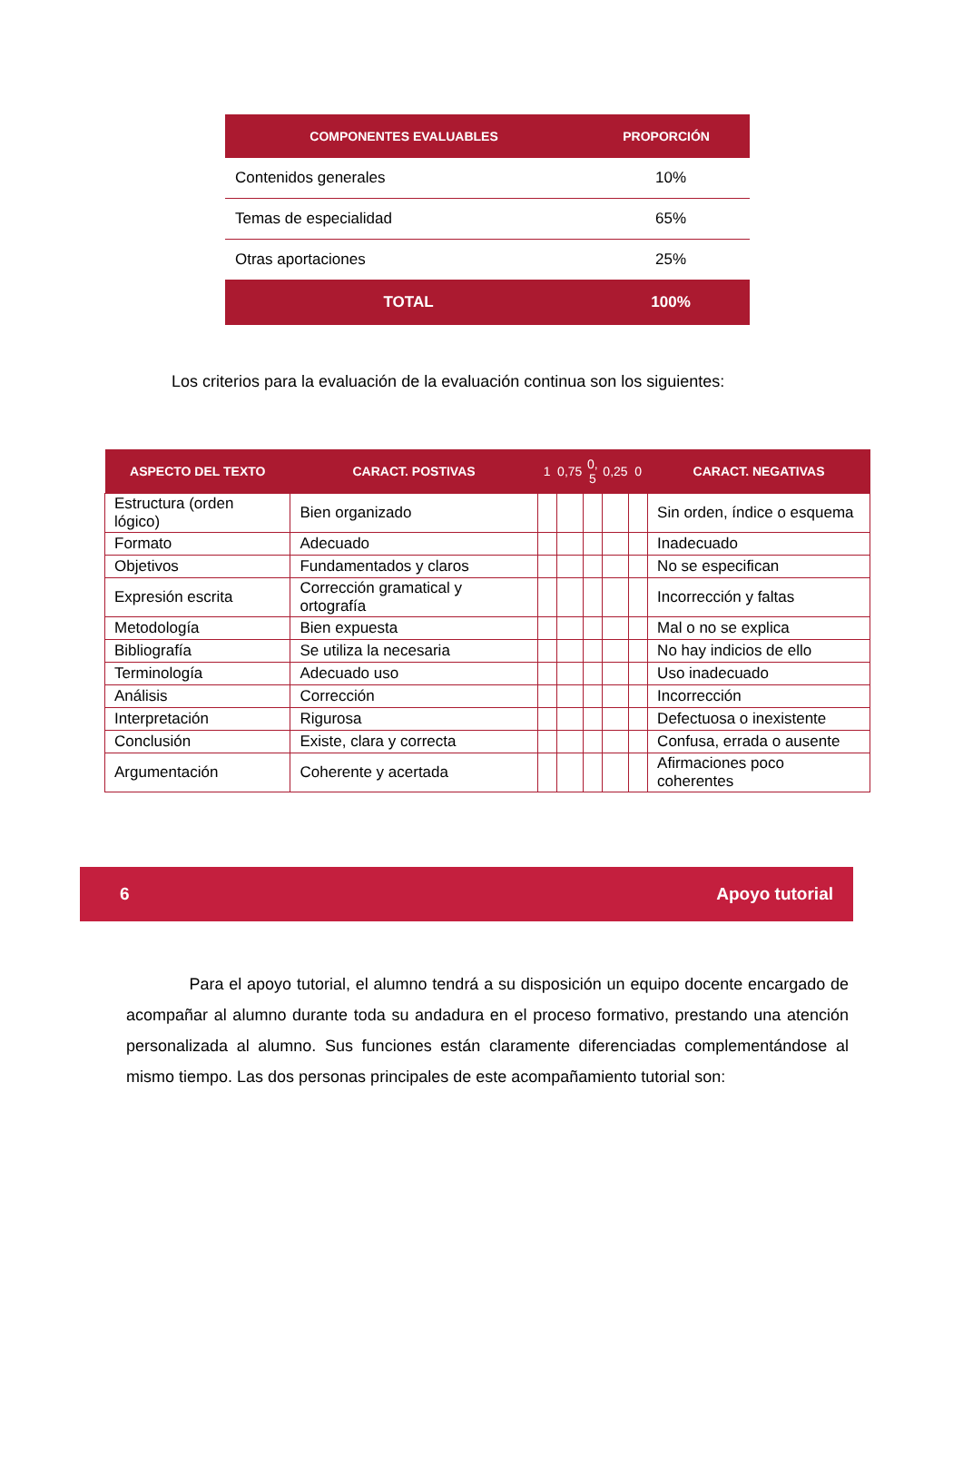| COMPONENTES EVALUABLES | PROPORCIÓN |
| --- | --- |
| Contenidos generales | 10% |
| Temas de especialidad | 65% |
| Otras aportaciones | 25% |
| TOTAL | 100% |
Los criterios para la evaluación de la evaluación continua son los siguientes:
| ASPECTO DEL TEXTO | CARACT. POSTIVAS | 1 | 0,75 | 0, 5 | 0,25 | 0 | CARACT. NEGATIVAS |
| --- | --- | --- | --- | --- | --- | --- | --- |
| Estructura (orden lógico) | Bien organizado | | | | | | Sin orden, índice o esquema |
| Formato | Adecuado | | | | | | Inadecuado |
| Objetivos | Fundamentados y claros | | | | | | No se especifican |
| Expresión escrita | Corrección gramatical y ortografía | | | | | | Incorrección y faltas |
| Metodología | Bien expuesta | | | | | | Mal o no se explica |
| Bibliografía | Se utiliza la necesaria | | | | | | No hay indicios de ello |
| Terminología | Adecuado uso | | | | | | Uso inadecuado |
| Análisis | Corrección | | | | | | Incorrección |
| Interpretación | Rigurosa | | | | | | Defectuosa o inexistente |
| Conclusión | Existe, clara y correcta | | | | | | Confusa, errada o ausente |
| Argumentación | Coherente y acertada | | | | | | Afirmaciones poco coherentes |
6 Apoyo tutorial
Para el apoyo tutorial, el alumno tendrá a su disposición un equipo docente encargado de acompañar al alumno durante toda su andadura en el proceso formativo, prestando una atención personalizada al alumno. Sus funciones están claramente diferenciadas complementándose al mismo tiempo. Las dos personas principales de este acompañamiento tutorial son: